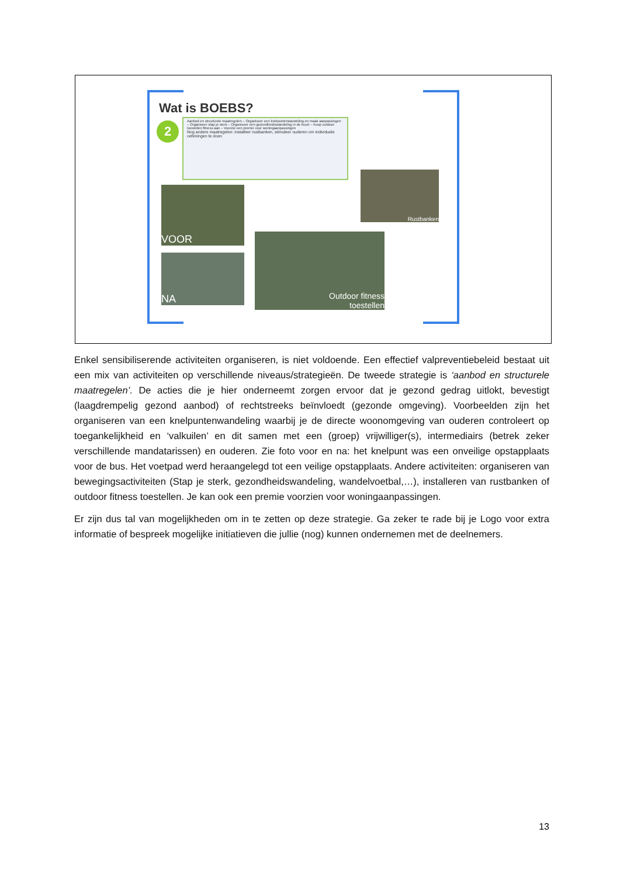Wat is BOEBS?
2
Aanbod en structurele maatregelen – Organiseer een knelpuntenwandeling en maak aanpassingen – Organiseer stap je sterk – Organiseer een gezondheidswandeling in de buurt – Koop outdoor toestellen fitness aan – Voorzie een premie voor woningaanpassingen
Nog andere maatregelen: installeer rustbanken, stimuleer ouderen om individuele oefeningen te doen
Rustbanken
VOOR
NA
Outdoor fitness
toestellen
Enkel sensibiliserende activiteiten organiseren, is niet voldoende. Een effectief valpreventiebeleid bestaat uit een mix van activiteiten op verschillende niveaus/strategieën. De tweede strategie is ‘aanbod en structurele maatregelen’. De acties die je hier onderneemt zorgen ervoor dat je gezond gedrag uitlokt, bevestigt (laagdrempelig gezond aanbod) of rechtstreeks beïnvloedt (gezonde omgeving). Voorbeelden zijn het organiseren van een knelpuntenwandeling waarbij je de directe woonomgeving van ouderen controleert op toegankelijkheid en ‘valkuilen’ en dit samen met een (groep) vrijwilliger(s), intermediairs (betrek zeker verschillende mandatarissen) en ouderen. Zie foto voor en na: het knelpunt was een onveilige opstapplaats voor de bus. Het voetpad werd heraangelegd tot een veilige opstapplaats. Andere activiteiten: organiseren van bewegingsactiviteiten (Stap je sterk, gezondheidswandeling, wandelvoetbal,…), installeren van rustbanken of outdoor fitness toestellen. Je kan ook een premie voorzien voor woningaanpassingen.
Er zijn dus tal van mogelijkheden om in te zetten op deze strategie. Ga zeker te rade bij je Logo voor extra informatie of bespreek mogelijke initiatieven die jullie (nog) kunnen ondernemen met de deelnemers.
13